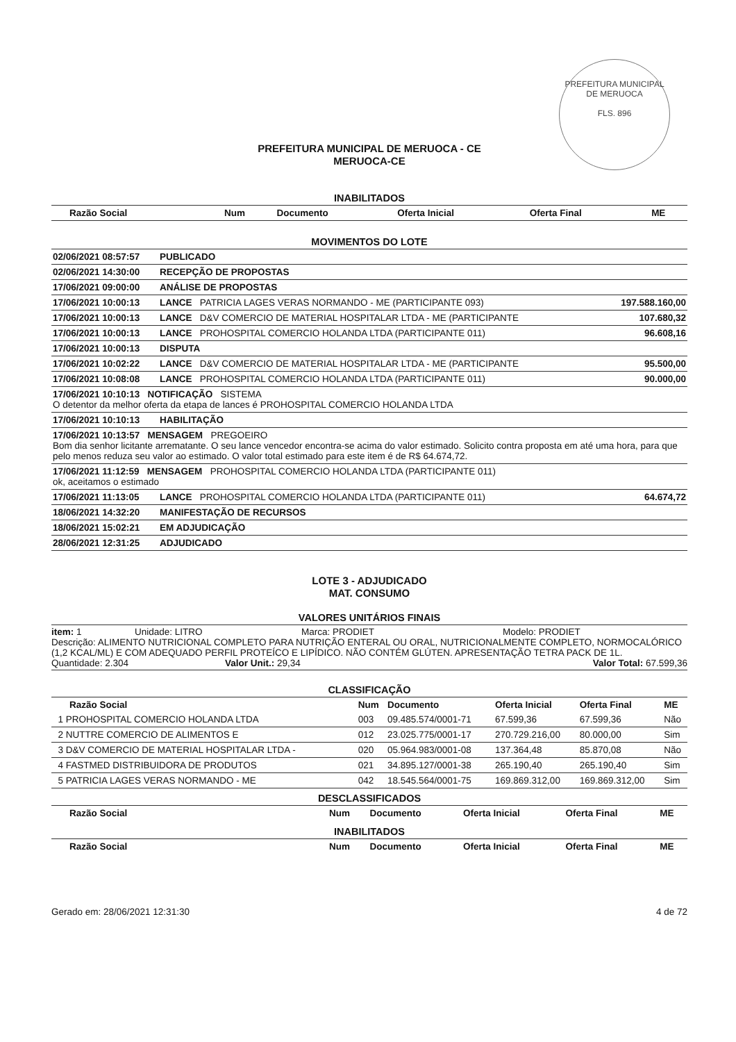PREFEITURA MUNICIPAL DE MERUOCA
FLS. 896
PREFEITURA MUNICIPAL DE MERUOCA - CE
MERUOCA-CE
INABILITADOS
| Razão Social | Num | Documento | Oferta Inicial | Oferta Final | ME |
| --- | --- | --- | --- | --- | --- |
MOVIMENTOS DO LOTE
| 02/06/2021 08:57:57 | PUBLICADO | |
| 02/06/2021 14:30:00 | RECEPÇÃO DE PROPOSTAS | |
| 17/06/2021 09:00:00 | ANÁLISE DE PROPOSTAS | |
| 17/06/2021 10:00:13 | LANCE PATRICIA LAGES VERAS NORMANDO - ME (PARTICIPANTE 093) | 197.588.160,00 |
| 17/06/2021 10:00:13 | LANCE D&V COMERCIO DE MATERIAL HOSPITALAR LTDA - ME (PARTICIPANTE | 107.680,32 |
| 17/06/2021 10:00:13 | LANCE PROHOSPITAL COMERCIO HOLANDA LTDA (PARTICIPANTE 011) | 96.608,16 |
| 17/06/2021 10:00:13 | DISPUTA | |
| 17/06/2021 10:02:22 | LANCE D&V COMERCIO DE MATERIAL HOSPITALAR LTDA - ME (PARTICIPANTE | 95.500,00 |
| 17/06/2021 10:08:08 | LANCE PROHOSPITAL COMERCIO HOLANDA LTDA (PARTICIPANTE 011) | 90.000,00 |
| 17/06/2021 10:10:13 NOTIFICAÇÃO SISTEMA O detentor da melhor oferta da etapa de lances é PROHOSPITAL COMERCIO HOLANDA LTDA | | |
| 17/06/2021 10:10:13 | HABILITAÇÃO | |
| 17/06/2021 10:13:57 MENSAGEM PREGOEIRO Bom dia senhor licitante arrematante. O seu lance vencedor encontra-se acima do valor estimado. Solicito contra proposta em até uma hora, para que pelo menos reduza seu valor ao estimado. O valor total estimado para este item é de R$ 64.674,72. | | |
| 17/06/2021 11:12:59 MENSAGEM PROHOSPITAL COMERCIO HOLANDA LTDA (PARTICIPANTE 011) ok, aceitamos o estimado | | |
| 17/06/2021 11:13:05 | LANCE PROHOSPITAL COMERCIO HOLANDA LTDA (PARTICIPANTE 011) | 64.674,72 |
| 18/06/2021 14:32:20 | MANIFESTAÇÃO DE RECURSOS | |
| 18/06/2021 15:02:21 | EM ADJUDICAÇÃO | |
| 28/06/2021 12:31:25 | ADJUDICADO | |
LOTE 3 - ADJUDICADO
MAT. CONSUMO
VALORES UNITÁRIOS FINAIS
item: 1 Unidade: LITRO Marca: PRODIET Modelo: PRODIET
Descrição: ALIMENTO NUTRICIONAL COMPLETO PARA NUTRIÇÃO ENTERAL OU ORAL, NUTRICIONALMENTE COMPLETO, NORMOCALÓRICO (1,2 KCAL/ML) E COM ADEQUADO PERFIL PROTEÍCO E LIPÍDICO. NÃO CONTÉM GLÚTEN. APRESENTAÇÃO TETRA PACK DE 1L.
Quantidade: 2.304 Valor Unit.: 29,34 Valor Total: 67.599,36
CLASSIFICAÇÃO
| Razão Social | Num | Documento | Oferta Inicial | Oferta Final | ME |
| --- | --- | --- | --- | --- | --- |
| 1 PROHOSPITAL COMERCIO HOLANDA LTDA | 003 | 09.485.574/0001-71 | 67.599,36 | 67.599,36 | Não |
| 2 NUTTRE COMERCIO DE ALIMENTOS E | 012 | 23.025.775/0001-17 | 270.729.216,00 | 80.000,00 | Sim |
| 3 D&V COMERCIO DE MATERIAL HOSPITALAR LTDA - | 020 | 05.964.983/0001-08 | 137.364,48 | 85.870,08 | Não |
| 4 FASTMED DISTRIBUIDORA DE PRODUTOS | 021 | 34.895.127/0001-38 | 265.190,40 | 265.190,40 | Sim |
| 5 PATRICIA LAGES VERAS NORMANDO - ME | 042 | 18.545.564/0001-75 | 169.869.312,00 | 169.869.312,00 | Sim |
DESCLASSIFICADOS
| Razão Social | Num | Documento | Oferta Inicial | Oferta Final | ME |
| --- | --- | --- | --- | --- | --- |
INABILITADOS
| Razão Social | Num | Documento | Oferta Inicial | Oferta Final | ME |
| --- | --- | --- | --- | --- | --- |
Gerado em: 28/06/2021 12:31:30 4 de 72